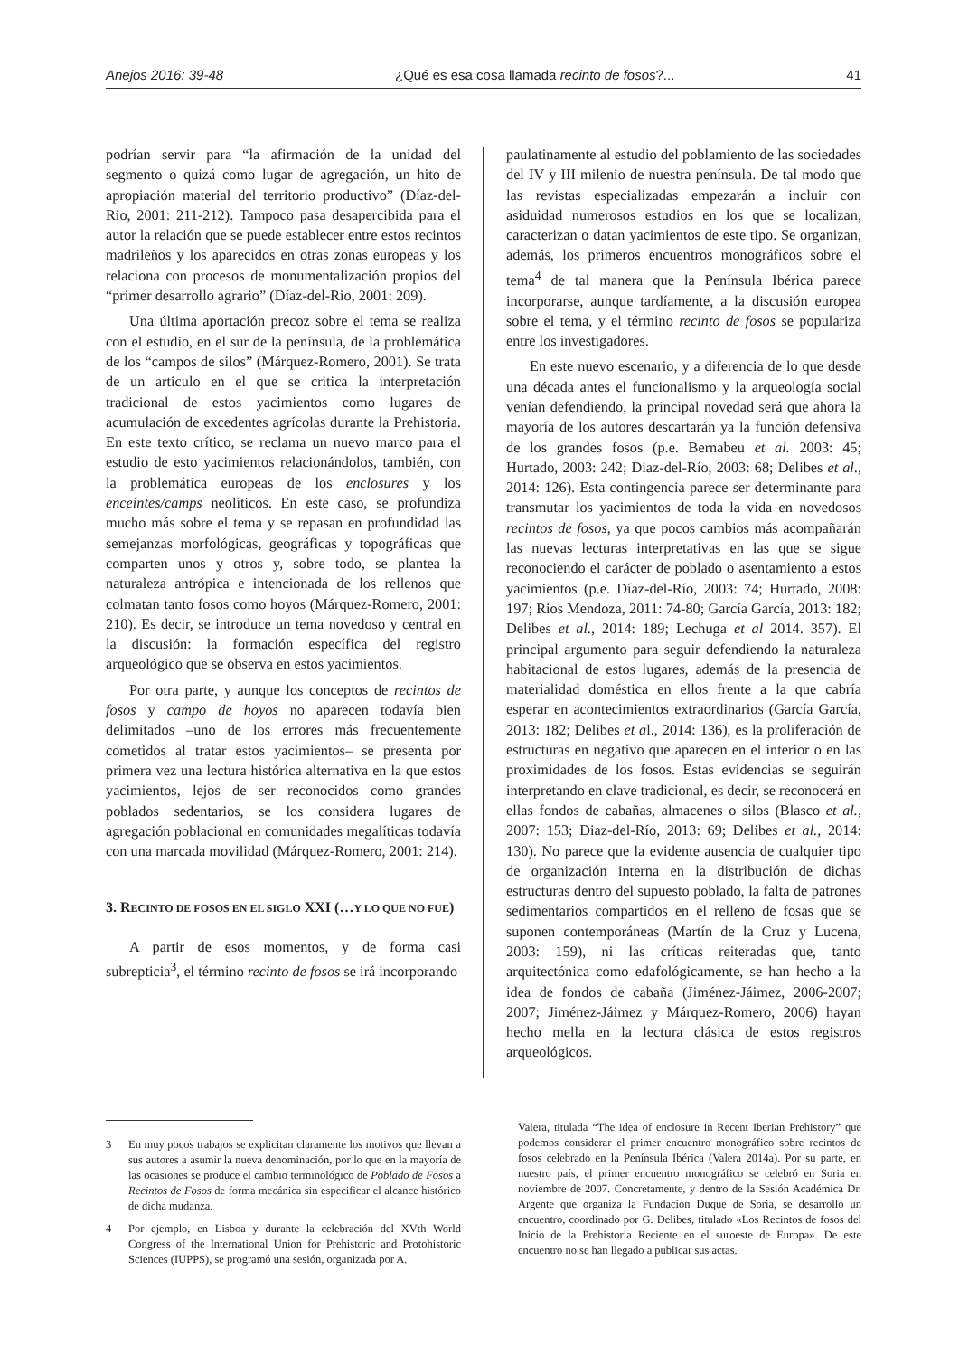Anejos 2016: 39-48 ¿Qué es esa cosa llamada recinto de fosos?... 41
podrían servir para “la afirmación de la unidad del segmento o quizá como lugar de agregación, un hito de apropiación material del territorio productivo” (Díaz-del-Rio, 2001: 211-212). Tampoco pasa desapercibida para el autor la relación que se puede establecer entre estos recintos madrileños y los aparecidos en otras zonas europeas y los relaciona con procesos de monumentalización propios del “primer desarrollo agrario” (Díaz-del-Rio, 2001: 209).
Una última aportación precoz sobre el tema se realiza con el estudio, en el sur de la península, de la problemática de los “campos de silos” (Márquez-Romero, 2001). Se trata de un articulo en el que se critica la interpretación tradicional de estos yacimientos como lugares de acumulación de excedentes agrícolas durante la Prehistoria. En este texto crítico, se reclama un nuevo marco para el estudio de esto yacimientos relacionándolos, también, con la problemática europeas de los enclosures y los enceintes/camps neolíticos. En este caso, se profundiza mucho más sobre el tema y se repasan en profundidad las semejanzas morfológicas, geográficas y topográficas que comparten unos y otros y, sobre todo, se plantea la naturaleza antrópica e intencionada de los rellenos que colmatan tanto fosos como hoyos (Márquez-Romero, 2001: 210). Es decir, se introduce un tema novedoso y central en la discusión: la formación específica del registro arqueológico que se observa en estos yacimientos.
Por otra parte, y aunque los conceptos de recintos de fosos y campo de hoyos no aparecen todavía bien delimitados –uno de los errores más frecuentemente cometidos al tratar estos yacimientos– se presenta por primera vez una lectura histórica alternativa en la que estos yacimientos, lejos de ser reconocidos como grandes poblados sedentarios, se los considera lugares de agregación poblacional en comunidades megalíticas todavía con una marcada movilidad (Márquez-Romero, 2001: 214).
3. RECINTO DE FOSOS EN EL SIGLO XXI (…Y LO QUE NO FUE)
A partir de esos momentos, y de forma casi subrepticia<sup>3</sup>, el término recinto de fosos se irá incorporando
paulatinamente al estudio del poblamiento de las sociedades del IV y III milenio de nuestra península. De tal modo que las revistas especializadas empezarán a incluir con asiduidad numerosos estudios en los que se localizan, caracterizan o datan yacimientos de este tipo. Se organizan, además, los primeros encuentros monográficos sobre el tema<sup>4</sup> de tal manera que la Península Ibérica parece incorporarse, aunque tardíamente, a la discusión europea sobre el tema, y el término recinto de fosos se populariza entre los investigadores.
En este nuevo escenario, y a diferencia de lo que desde una década antes el funcionalismo y la arqueología social venían defendiendo, la principal novedad será que ahora la mayoría de los autores descartarán ya la función defensiva de los grandes fosos (p.e. Bernabeu et al. 2003: 45; Hurtado, 2003: 242; Diaz-del-Río, 2003: 68; Delibes et al., 2014: 126). Esta contingencia parece ser determinante para transmutar los yacimientos de toda la vida en novedosos recintos de fosos, ya que pocos cambios más acompañarán las nuevas lecturas interpretativas en las que se sigue reconociendo el carácter de poblado o asentamiento a estos yacimientos (p.e. Díaz-del-Río, 2003: 74; Hurtado, 2008: 197; Rios Mendoza, 2011: 74-80; García García, 2013: 182; Delibes et al., 2014: 189; Lechuga et al 2014. 357). El principal argumento para seguir defendiendo la naturaleza habitacional de estos lugares, además de la presencia de materialidad doméstica en ellos frente a la que cabría esperar en acontecimientos extraordinarios (García García, 2013: 182; Delibes et al., 2014: 136), es la proliferación de estructuras en negativo que aparecen en el interior o en las proximidades de los fosos. Estas evidencias se seguirán interpretando en clave tradicional, es decir, se reconocerá en ellas fondos de cabañas, almacenes o silos (Blasco et al., 2007: 153; Diaz-del-Río, 2013: 69; Delibes et al., 2014: 130). No parece que la evidente ausencia de cualquier tipo de organización interna en la distribución de dichas estructuras dentro del supuesto poblado, la falta de patrones sedimentarios compartidos en el relleno de fosas que se suponen contemporáneas (Martín de la Cruz y Lucena, 2003: 159), ni las críticas reiteradas que, tanto arquitectónica como edafológicamente, se han hecho a la idea de fondos de cabaña (Jiménez-Jáimez, 2006-2007; 2007; Jiménez-Jáimez y Márquez-Romero, 2006) hayan hecho mella en la lectura clásica de estos registros arqueológicos.
3 En muy pocos trabajos se explicitan claramente los motivos que llevan a sus autores a asumir la nueva denominación, por lo que en la mayoría de las ocasiones se produce el cambio terminológico de Poblado de Fosos a Recintos de Fosos de forma mecánica sin especificar el alcance histórico de dicha mudanza.
4 Por ejemplo, en Lisboa y durante la celebración del XVth World Congress of the International Union for Prehistoric and Protohistoric Sciences (IUPPS), se programó una sesión, organizada por A.
Valera, titulada “The idea of enclosure in Recent Iberian Prehistory” que podemos considerar el primer encuentro monográfico sobre recintos de fosos celebrado en la Península Ibérica (Valera 2014a). Por su parte, en nuestro país, el primer encuentro monográfico se celebró en Soria en noviembre de 2007. Concretamente, y dentro de la Sesión Académica Dr. Argente que organiza la Fundación Duque de Soria, se desarrolló un encuentro, coordinado por G. Delibes, titulado «Los Recintos de fosos del Inicio de la Prehistoria Reciente en el suroeste de Europa». De este encuentro no se han llegado a publicar sus actas.